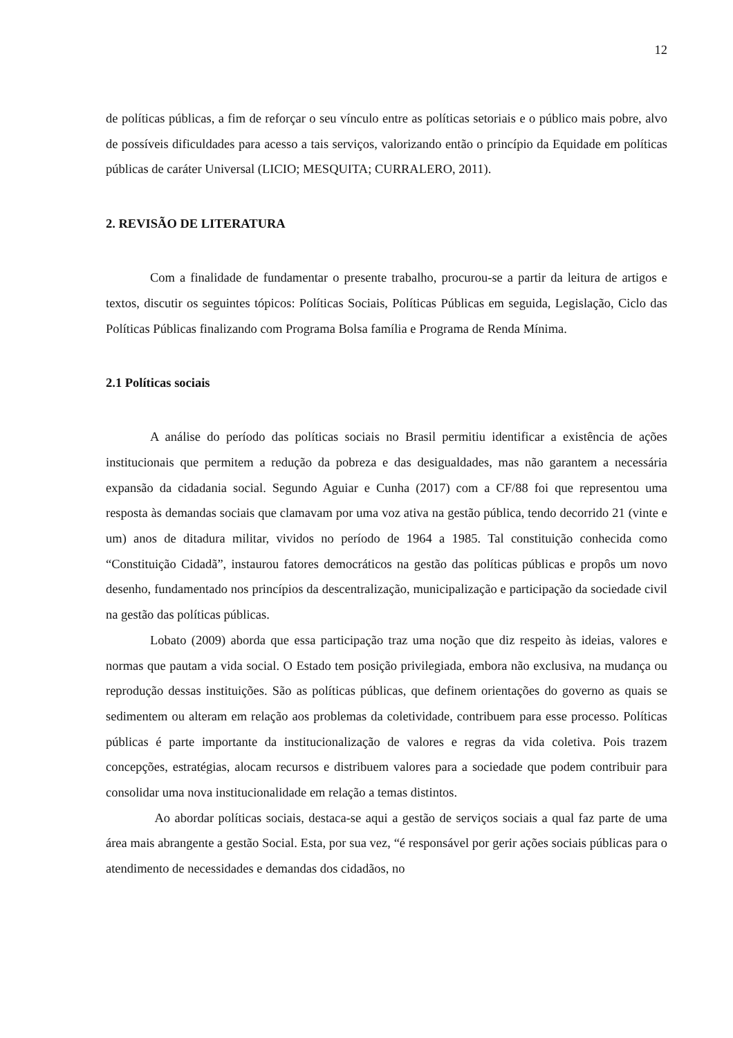12
de políticas públicas, a fim de reforçar o seu vínculo entre as políticas setoriais e o público mais pobre, alvo de possíveis dificuldades para acesso a tais serviços, valorizando então o princípio da Equidade em políticas públicas de caráter Universal (LICIO; MESQUITA; CURRALERO, 2011).
2. REVISÃO DE LITERATURA
Com a finalidade de fundamentar o presente trabalho, procurou-se a partir da leitura de artigos e textos, discutir os seguintes tópicos: Políticas Sociais, Políticas Públicas em seguida, Legislação, Ciclo das Políticas Públicas finalizando com Programa Bolsa família e Programa de Renda Mínima.
2.1 Políticas sociais
A análise do período das políticas sociais no Brasil permitiu identificar a existência de ações institucionais que permitem a redução da pobreza e das desigualdades, mas não garantem a necessária expansão da cidadania social. Segundo Aguiar e Cunha (2017) com a CF/88 foi que representou uma resposta às demandas sociais que clamavam por uma voz ativa na gestão pública, tendo decorrido 21 (vinte e um) anos de ditadura militar, vividos no período de 1964 a 1985. Tal constituição conhecida como “Constituição Cidadã”, instaurou fatores democráticos na gestão das políticas públicas e propôs um novo desenho, fundamentado nos princípios da descentralização, municipalização e participação da sociedade civil na gestão das políticas públicas.
Lobato (2009) aborda que essa participação traz uma noção que diz respeito às ideias, valores e normas que pautam a vida social. O Estado tem posição privilegiada, embora não exclusiva, na mudança ou reprodução dessas instituições. São as políticas públicas, que definem orientações do governo as quais se sedimentem ou alteram em relação aos problemas da coletividade, contribuem para esse processo. Políticas públicas é parte importante da institucionalização de valores e regras da vida coletiva. Pois trazem concepções, estratégias, alocam recursos e distribuem valores para a sociedade que podem contribuir para consolidar uma nova institucionalidade em relação a temas distintos.
Ao abordar políticas sociais, destaca-se aqui a gestão de serviços sociais a qual faz parte de uma área mais abrangente a gestão Social. Esta, por sua vez, “é responsável por gerir ações sociais públicas para o atendimento de necessidades e demandas dos cidadãos, no